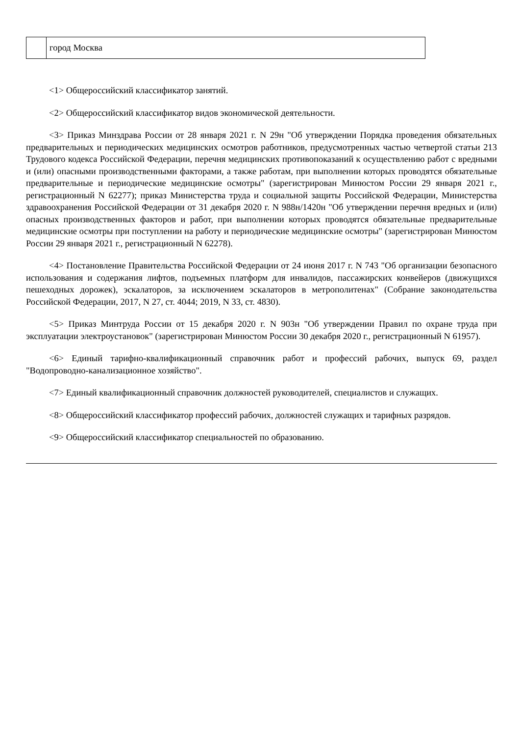| | город Москва |
<1> Общероссийский классификатор занятий.
<2> Общероссийский классификатор видов экономической деятельности.
<3> Приказ Минздрава России от 28 января 2021 г. N 29н "Об утверждении Порядка проведения обязательных предварительных и периодических медицинских осмотров работников, предусмотренных частью четвертой статьи 213 Трудового кодекса Российской Федерации, перечня медицинских противопоказаний к осуществлению работ с вредными и (или) опасными производственными факторами, а также работам, при выполнении которых проводятся обязательные предварительные и периодические медицинские осмотры" (зарегистрирован Минюстом России 29 января 2021 г., регистрационный N 62277); приказ Министерства труда и социальной защиты Российской Федерации, Министерства здравоохранения Российской Федерации от 31 декабря 2020 г. N 988н/1420н "Об утверждении перечня вредных и (или) опасных производственных факторов и работ, при выполнении которых проводятся обязательные предварительные медицинские осмотры при поступлении на работу и периодические медицинские осмотры" (зарегистрирован Минюстом России 29 января 2021 г., регистрационный N 62278).
<4> Постановление Правительства Российской Федерации от 24 июня 2017 г. N 743 "Об организации безопасного использования и содержания лифтов, подъемных платформ для инвалидов, пассажирских конвейеров (движущихся пешеходных дорожек), эскалаторов, за исключением эскалаторов в метрополитенах" (Собрание законодательства Российской Федерации, 2017, N 27, ст. 4044; 2019, N 33, ст. 4830).
<5> Приказ Минтруда России от 15 декабря 2020 г. N 903н "Об утверждении Правил по охране труда при эксплуатации электроустановок" (зарегистрирован Минюстом России 30 декабря 2020 г., регистрационный N 61957).
<6> Единый тарифно-квалификационный справочник работ и профессий рабочих, выпуск 69, раздел "Водопроводно-канализационное хозяйство".
<7> Единый квалификационный справочник должностей руководителей, специалистов и служащих.
<8> Общероссийский классификатор профессий рабочих, должностей служащих и тарифных разрядов.
<9> Общероссийский классификатор специальностей по образованию.